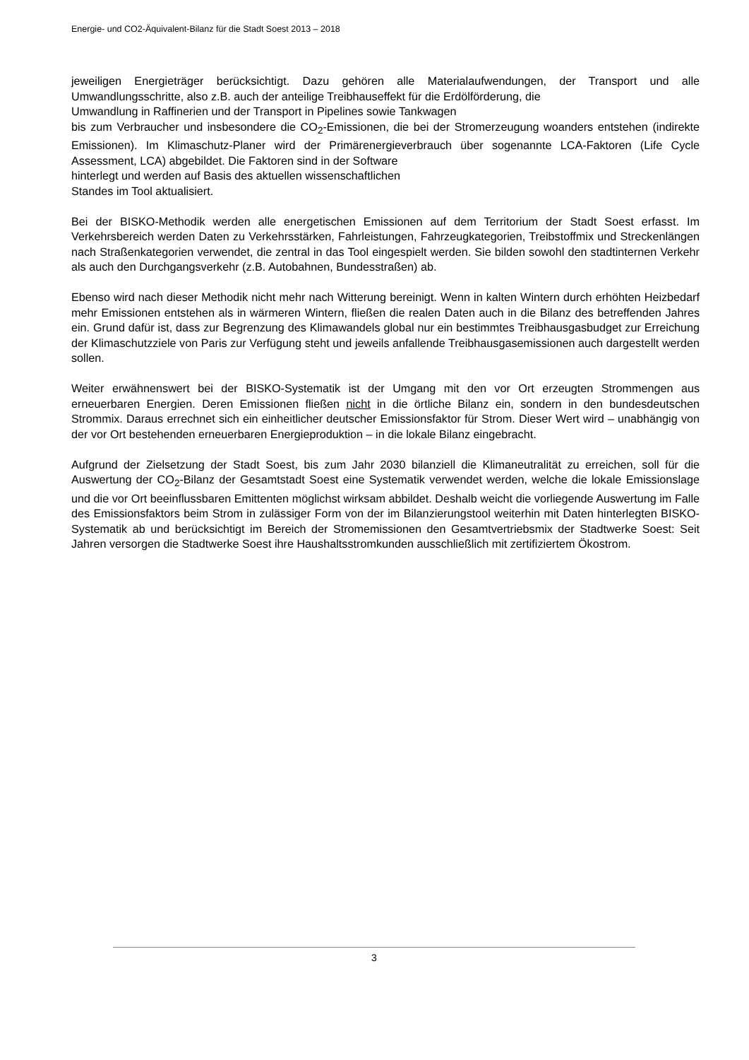Energie- und CO2-Äquivalent-Bilanz für die Stadt Soest 2013 – 2018
jeweiligen Energieträger berücksichtigt. Dazu gehören alle Materialaufwendungen, der Transport und alle Umwandlungsschritte, also z.B. auch der anteilige Treibhauseffekt für die Erdölförderung, die
Umwandlung in Raffinerien und der Transport in Pipelines sowie Tankwagen
bis zum Verbraucher und insbesondere die CO<sub>2</sub>-Emissionen, die bei der Stromerzeugung woanders entstehen (indirekte Emissionen). Im Klimaschutz-Planer wird der Primärenergieverbrauch über sogenannte LCA-Faktoren (Life Cycle Assessment, LCA) abgebildet. Die Faktoren sind in der Software
hinterlegt und werden auf Basis des aktuellen wissenschaftlichen
Standes im Tool aktualisiert.
Bei der BISKO-Methodik werden alle energetischen Emissionen auf dem Territorium der Stadt Soest erfasst. Im Verkehrsbereich werden Daten zu Verkehrsstärken, Fahrleistungen, Fahrzeugkategorien, Treibstoffmix und Streckenlängen nach Straßenkategorien verwendet, die zentral in das Tool eingespielt werden. Sie bilden sowohl den stadtinternen Verkehr als auch den Durchgangsverkehr (z.B. Autobahnen, Bundesstraßen) ab.
Ebenso wird nach dieser Methodik nicht mehr nach Witterung bereinigt. Wenn in kalten Wintern durch erhöhten Heizbedarf mehr Emissionen entstehen als in wärmeren Wintern, fließen die realen Daten auch in die Bilanz des betreffenden Jahres ein. Grund dafür ist, dass zur Begrenzung des Klimawandels global nur ein bestimmtes Treibhausgasbudget zur Erreichung der Klimaschutzziele von Paris zur Verfügung steht und jeweils anfallende Treibhausgasemissionen auch dargestellt werden sollen.
Weiter erwähnenswert bei der BISKO-Systematik ist der Umgang mit den vor Ort erzeugten Strommengen aus erneuerbaren Energien. Deren Emissionen fließen nicht in die örtliche Bilanz ein, sondern in den bundesdeutschen Strommix. Daraus errechnet sich ein einheitlicher deutscher Emissionsfaktor für Strom. Dieser Wert wird – unabhängig von der vor Ort bestehenden erneuerbaren Energieproduktion – in die lokale Bilanz eingebracht.
Aufgrund der Zielsetzung der Stadt Soest, bis zum Jahr 2030 bilanziell die Klimaneutralität zu erreichen, soll für die Auswertung der CO<sub>2</sub>-Bilanz der Gesamtstadt Soest eine Systematik verwendet werden, welche die lokale Emissionslage und die vor Ort beeinflussbaren Emittenten möglichst wirksam abbildet. Deshalb weicht die vorliegende Auswertung im Falle des Emissionsfaktors beim Strom in zulässiger Form von der im Bilanzierungstool weiterhin mit Daten hinterlegten BISKO-Systematik ab und berücksichtigt im Bereich der Stromemissionen den Gesamtvertriebsmix der Stadtwerke Soest: Seit Jahren versorgen die Stadtwerke Soest ihre Haushaltsstromkunden ausschließlich mit zertifiziertem Ökostrom.
3